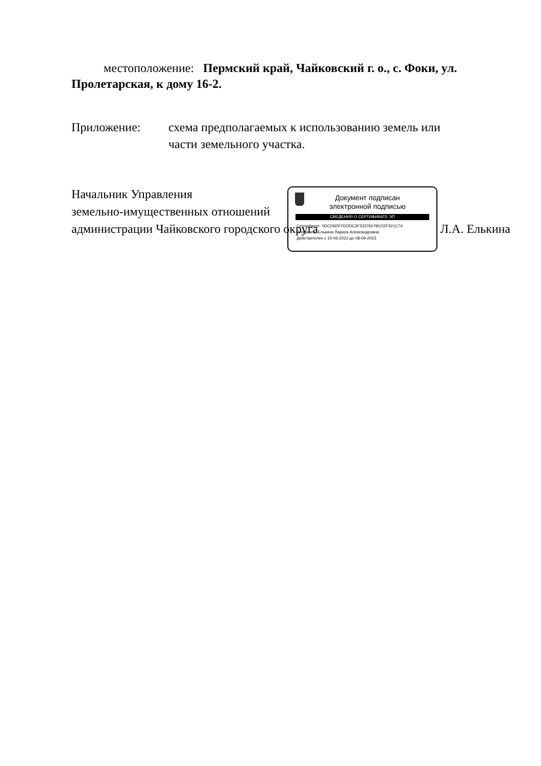местоположение: Пермский край, Чайковский г. о., с. Фоки, ул. Пролетарская, к дому 16-2.
Приложение: схема предполагаемых к использованию земель или
части земельного участка.
Начальник Управления
земельно-имущественных отношений
администрации Чайковского городского округа Л.А. Елькина
Документ подписан
электронной подписью
СВЕДЕНИЯ О СЕРТИФИКАТЕ ЭП
Сертификат: 0DCD6DFFEDDC3F3337607BC02F421C74
Владелец: Елькина Лариса Александровна
Действителен с 15-06-2022 до 08-09-2023